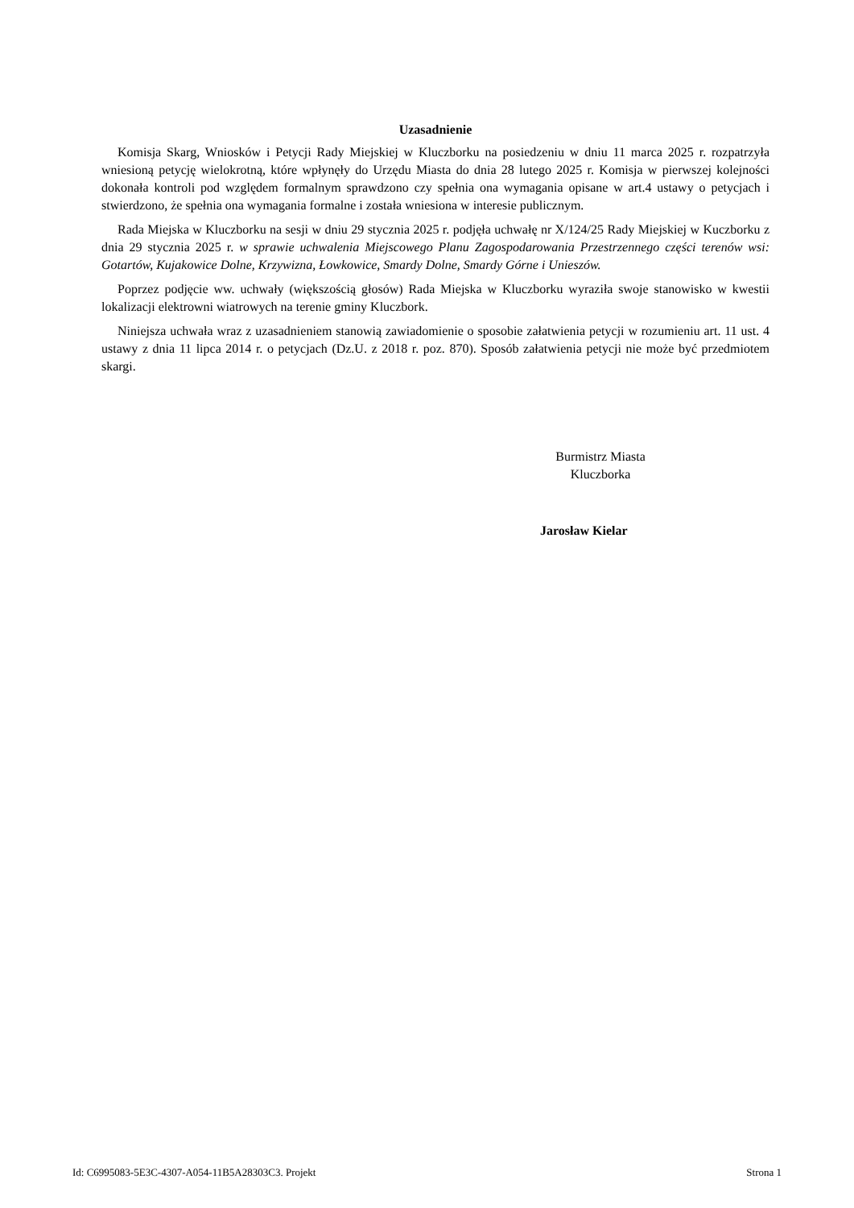Uzasadnienie
Komisja Skarg, Wniosków i Petycji Rady Miejskiej w Kluczborku na posiedzeniu w dniu 11 marca 2025 r. rozpatrzyła wniesioną petycję wielokrotną, które wpłynęły do Urzędu Miasta do dnia 28 lutego 2025 r. Komisja w pierwszej kolejności dokonała kontroli pod względem formalnym sprawdzono czy spełnia ona wymagania opisane w art.4 ustawy o petycjach i stwierdzono, że spełnia ona wymagania formalne i została wniesiona w interesie publicznym.
Rada Miejska w Kluczborku na sesji w dniu 29 stycznia 2025 r. podjęła uchwałę nr X/124/25 Rady Miejskiej w Kuczborku z dnia 29 stycznia 2025 r. w sprawie uchwalenia Miejscowego Planu Zagospodarowania Przestrzennego części terenów wsi: Gotartów, Kujakowice Dolne, Krzywizna, Łowkowice, Smardy Dolne, Smardy Górne i Unieszów.
Poprzez podjęcie ww. uchwały (większością głosów) Rada Miejska w Kluczborku wyraziła swoje stanowisko w kwestii lokalizacji elektrowni wiatrowych na terenie gminy Kluczbork.
Niniejsza uchwała wraz z uzasadnieniem stanowią zawiadomienie o sposobie załatwienia petycji w rozumieniu art. 11 ust. 4 ustawy z dnia 11 lipca 2014 r. o petycjach (Dz.U. z 2018 r. poz. 870). Sposób załatwienia petycji nie może być przedmiotem skargi.
Burmistrz Miasta
Kluczborka
Jarosław Kielar
Id: C6995083-5E3C-4307-A054-11B5A28303C3. Projekt Strona 1